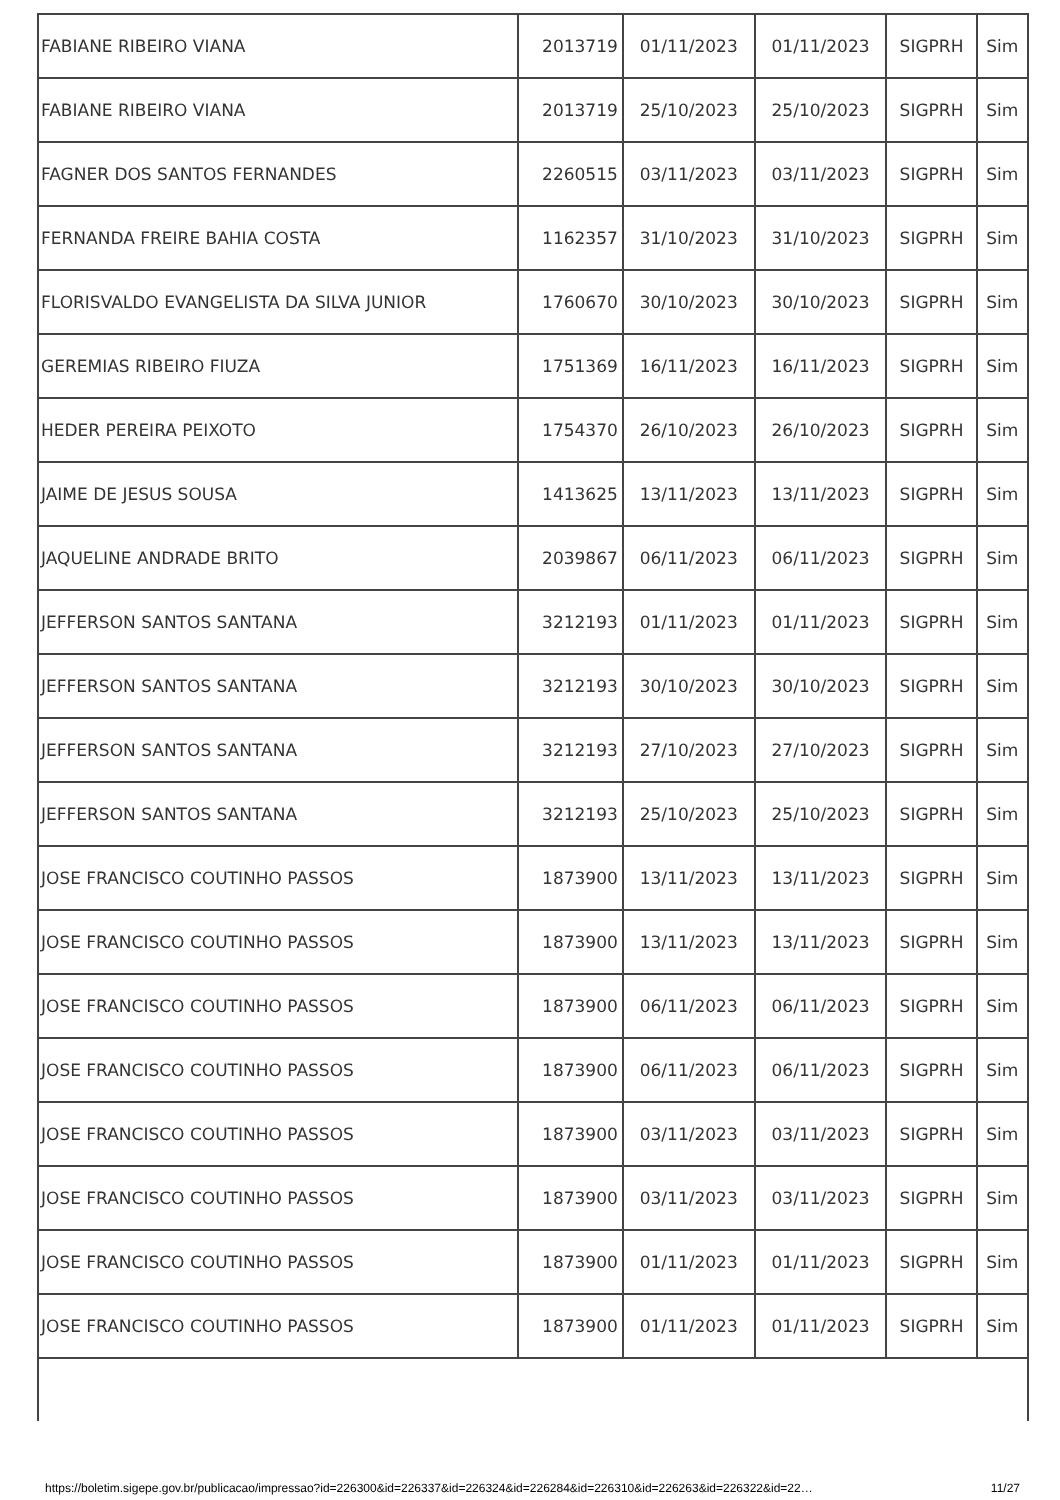| FABIANE RIBEIRO VIANA | 2013719 | 01/11/2023 | 01/11/2023 | SIGPRH | Sim |
| FABIANE RIBEIRO VIANA | 2013719 | 25/10/2023 | 25/10/2023 | SIGPRH | Sim |
| FAGNER DOS SANTOS FERNANDES | 2260515 | 03/11/2023 | 03/11/2023 | SIGPRH | Sim |
| FERNANDA FREIRE BAHIA COSTA | 1162357 | 31/10/2023 | 31/10/2023 | SIGPRH | Sim |
| FLORISVALDO EVANGELISTA DA SILVA JUNIOR | 1760670 | 30/10/2023 | 30/10/2023 | SIGPRH | Sim |
| GEREMIAS RIBEIRO FIUZA | 1751369 | 16/11/2023 | 16/11/2023 | SIGPRH | Sim |
| HEDER PEREIRA PEIXOTO | 1754370 | 26/10/2023 | 26/10/2023 | SIGPRH | Sim |
| JAIME DE JESUS SOUSA | 1413625 | 13/11/2023 | 13/11/2023 | SIGPRH | Sim |
| JAQUELINE ANDRADE BRITO | 2039867 | 06/11/2023 | 06/11/2023 | SIGPRH | Sim |
| JEFFERSON SANTOS SANTANA | 3212193 | 01/11/2023 | 01/11/2023 | SIGPRH | Sim |
| JEFFERSON SANTOS SANTANA | 3212193 | 30/10/2023 | 30/10/2023 | SIGPRH | Sim |
| JEFFERSON SANTOS SANTANA | 3212193 | 27/10/2023 | 27/10/2023 | SIGPRH | Sim |
| JEFFERSON SANTOS SANTANA | 3212193 | 25/10/2023 | 25/10/2023 | SIGPRH | Sim |
| JOSE FRANCISCO COUTINHO PASSOS | 1873900 | 13/11/2023 | 13/11/2023 | SIGPRH | Sim |
| JOSE FRANCISCO COUTINHO PASSOS | 1873900 | 13/11/2023 | 13/11/2023 | SIGPRH | Sim |
| JOSE FRANCISCO COUTINHO PASSOS | 1873900 | 06/11/2023 | 06/11/2023 | SIGPRH | Sim |
| JOSE FRANCISCO COUTINHO PASSOS | 1873900 | 06/11/2023 | 06/11/2023 | SIGPRH | Sim |
| JOSE FRANCISCO COUTINHO PASSOS | 1873900 | 03/11/2023 | 03/11/2023 | SIGPRH | Sim |
| JOSE FRANCISCO COUTINHO PASSOS | 1873900 | 03/11/2023 | 03/11/2023 | SIGPRH | Sim |
| JOSE FRANCISCO COUTINHO PASSOS | 1873900 | 01/11/2023 | 01/11/2023 | SIGPRH | Sim |
| JOSE FRANCISCO COUTINHO PASSOS | 1873900 | 01/11/2023 | 01/11/2023 | SIGPRH | Sim |
https://boletim.sigepe.gov.br/publicacao/impressao?id=226300&id=226337&id=226324&id=226284&id=226310&id=226263&id=226322&id=22… 11/27